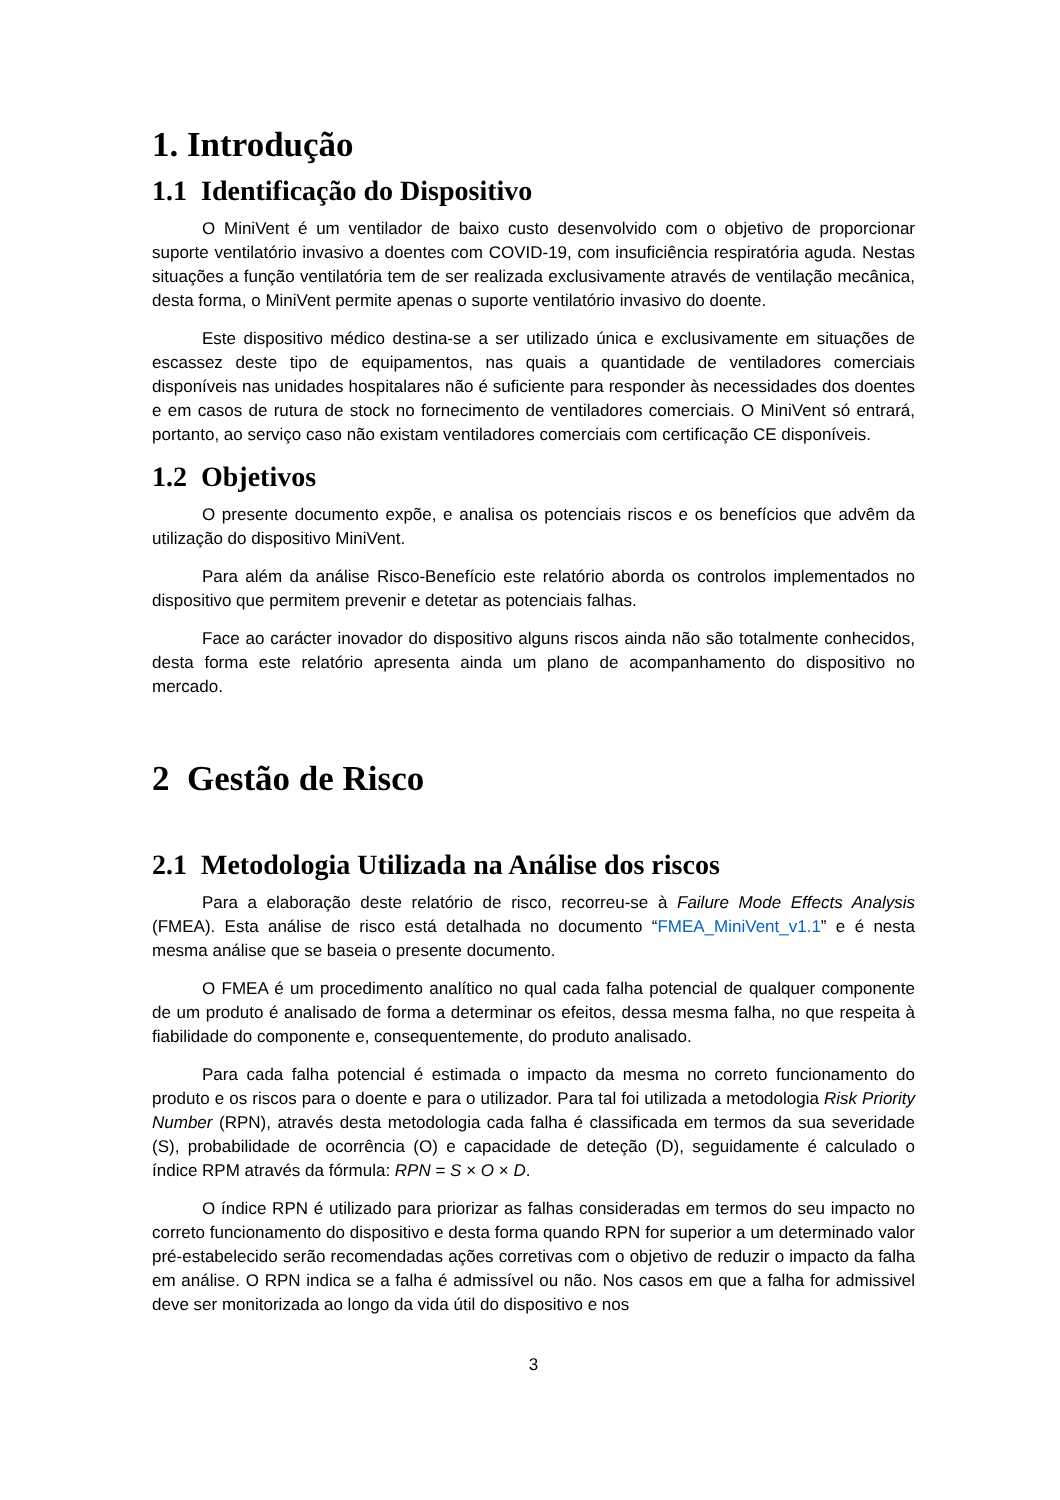1. Introdução
1.1 Identificação do Dispositivo
O MiniVent é um ventilador de baixo custo desenvolvido com o objetivo de proporcionar suporte ventilatório invasivo a doentes com COVID-19, com insuficiência respiratória aguda. Nestas situações a função ventilatória tem de ser realizada exclusivamente através de ventilação mecânica, desta forma, o MiniVent permite apenas o suporte ventilatório invasivo do doente.
Este dispositivo médico destina-se a ser utilizado única e exclusivamente em situações de escassez deste tipo de equipamentos, nas quais a quantidade de ventiladores comerciais disponíveis nas unidades hospitalares não é suficiente para responder às necessidades dos doentes e em casos de rutura de stock no fornecimento de ventiladores comerciais. O MiniVent só entrará, portanto, ao serviço caso não existam ventiladores comerciais com certificação CE disponíveis.
1.2 Objetivos
O presente documento expõe, e analisa os potenciais riscos e os benefícios que advêm da utilização do dispositivo MiniVent.
Para além da análise Risco-Benefício este relatório aborda os controlos implementados no dispositivo que permitem prevenir e detetar as potenciais falhas.
Face ao carácter inovador do dispositivo alguns riscos ainda não são totalmente conhecidos, desta forma este relatório apresenta ainda um plano de acompanhamento do dispositivo no mercado.
2 Gestão de Risco
2.1 Metodologia Utilizada na Análise dos riscos
Para a elaboração deste relatório de risco, recorreu-se à Failure Mode Effects Analysis (FMEA). Esta análise de risco está detalhada no documento “FMEA_MiniVent_v1.1” e é nesta mesma análise que se baseia o presente documento.
O FMEA é um procedimento analítico no qual cada falha potencial de qualquer componente de um produto é analisado de forma a determinar os efeitos, dessa mesma falha, no que respeita à fiabilidade do componente e, consequentemente, do produto analisado.
Para cada falha potencial é estimada o impacto da mesma no correto funcionamento do produto e os riscos para o doente e para o utilizador. Para tal foi utilizada a metodologia Risk Priority Number (RPN), através desta metodologia cada falha é classificada em termos da sua severidade (S), probabilidade de ocorrência (O) e capacidade de deteção (D), seguidamente é calculado o índice RPM através da fórmula: RPN = S × O × D.
O índice RPN é utilizado para priorizar as falhas consideradas em termos do seu impacto no correto funcionamento do dispositivo e desta forma quando RPN for superior a um determinado valor pré-estabelecido serão recomendadas ações corretivas com o objetivo de reduzir o impacto da falha em análise. O RPN indica se a falha é admissível ou não. Nos casos em que a falha for admissivel deve ser monitorizada ao longo da vida útil do dispositivo e nos
3